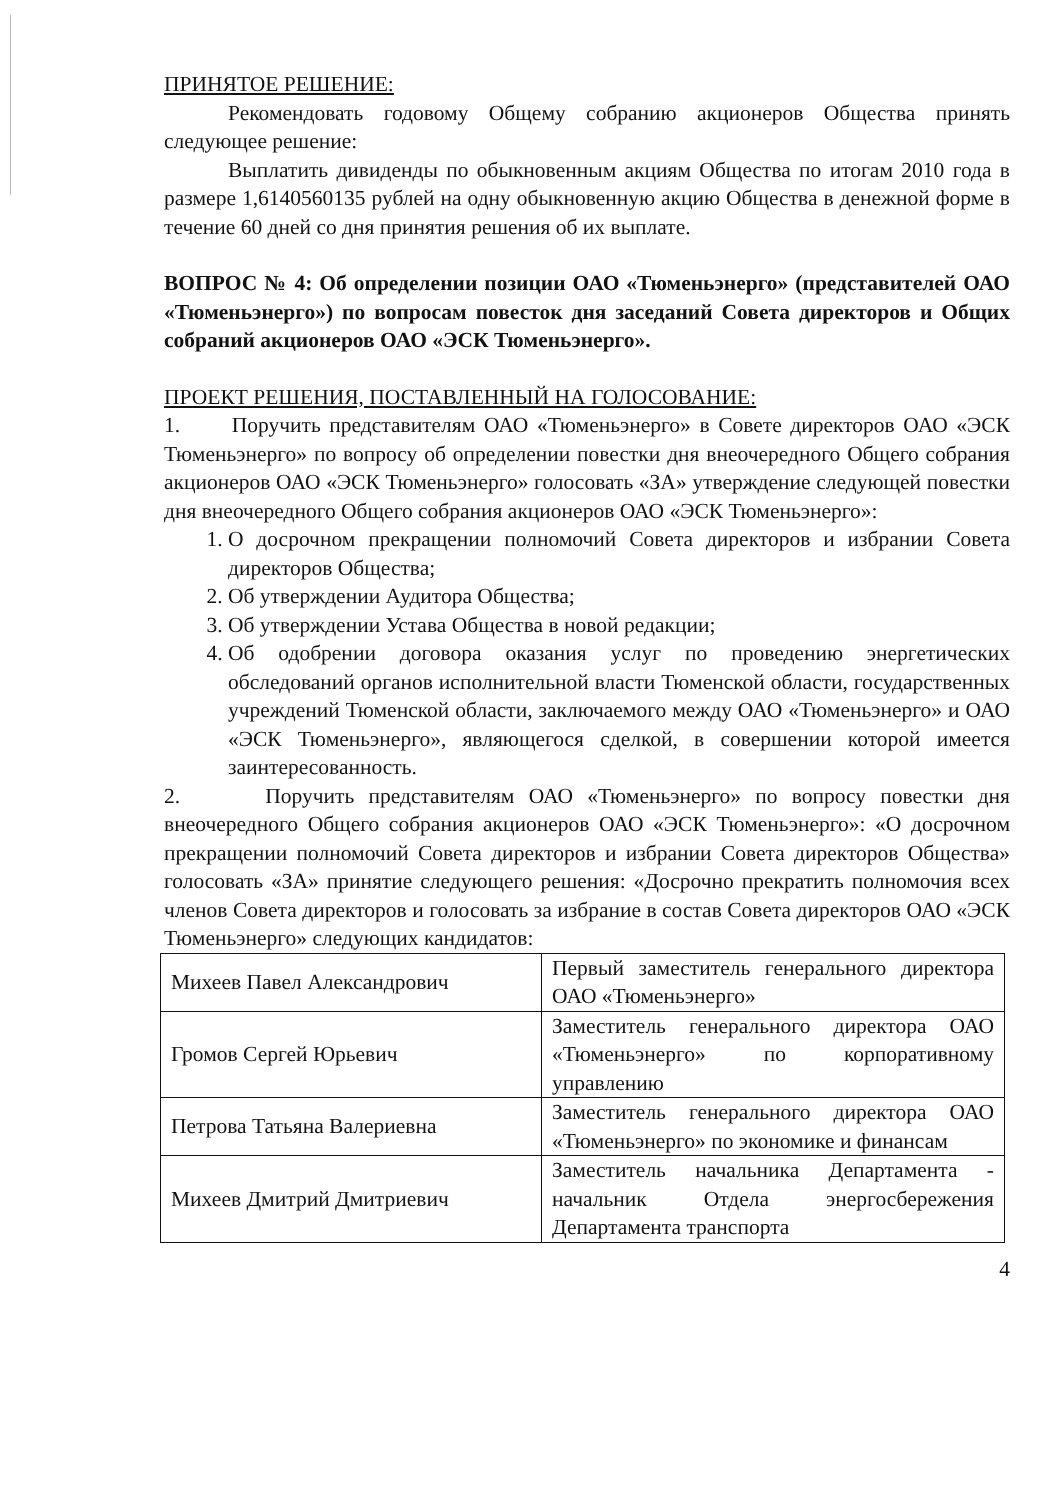ПРИНЯТОЕ РЕШЕНИЕ:
Рекомендовать годовому Общему собранию акционеров Общества принять следующее решение:
Выплатить дивиденды по обыкновенным акциям Общества по итогам 2010 года в размере 1,6140560135 рублей на одну обыкновенную акцию Общества в денежной форме в течение 60 дней со дня принятия решения об их выплате.
ВОПРОС № 4: Об определении позиции ОАО «Тюменьэнерго» (представителей ОАО «Тюменьэнерго») по вопросам повесток дня заседаний Совета директоров и Общих собраний акционеров ОАО «ЭСК Тюменьэнерго».
ПРОЕКТ РЕШЕНИЯ, ПОСТАВЛЕННЫЙ НА ГОЛОСОВАНИЕ:
1. Поручить представителям ОАО «Тюменьэнерго» в Совете директоров ОАО «ЭСК Тюменьэнерго» по вопросу об определении повестки дня внеочередного Общего собрания акционеров ОАО «ЭСК Тюменьэнерго» голосовать «ЗА» утверждение следующей повестки дня внеочередного Общего собрания акционеров ОАО «ЭСК Тюменьэнерго»:
1. О досрочном прекращении полномочий Совета директоров и избрании Совета директоров Общества;
2. Об утверждении Аудитора Общества;
3. Об утверждении Устава Общества в новой редакции;
4. Об одобрении договора оказания услуг по проведению энергетических обследований органов исполнительной власти Тюменской области, государственных учреждений Тюменской области, заключаемого между ОАО «Тюменьэнерго» и ОАО «ЭСК Тюменьэнерго», являющегося сделкой, в совершении которой имеется заинтересованность.
2. Поручить представителям ОАО «Тюменьэнерго» по вопросу повестки дня внеочередного Общего собрания акционеров ОАО «ЭСК Тюменьэнерго»: «О досрочном прекращении полномочий Совета директоров и избрании Совета директоров Общества» голосовать «ЗА» принятие следующего решения: «Досрочно прекратить полномочия всех членов Совета директоров и голосовать за избрание в состав Совета директоров ОАО «ЭСК Тюменьэнерго» следующих кандидатов:
| Михеев Павел Александрович | Первый заместитель генерального директора ОАО «Тюменьэнерго» |
| Громов Сергей Юрьевич | Заместитель генерального директора ОАО «Тюменьэнерго» по корпоративному управлению |
| Петрова Татьяна Валериевна | Заместитель генерального директора ОАО «Тюменьэнерго» по экономике и финансам |
| Михеев Дмитрий Дмитриевич | Заместитель начальника Департамента - начальник Отдела энергосбережения Департамента транспорта |
4